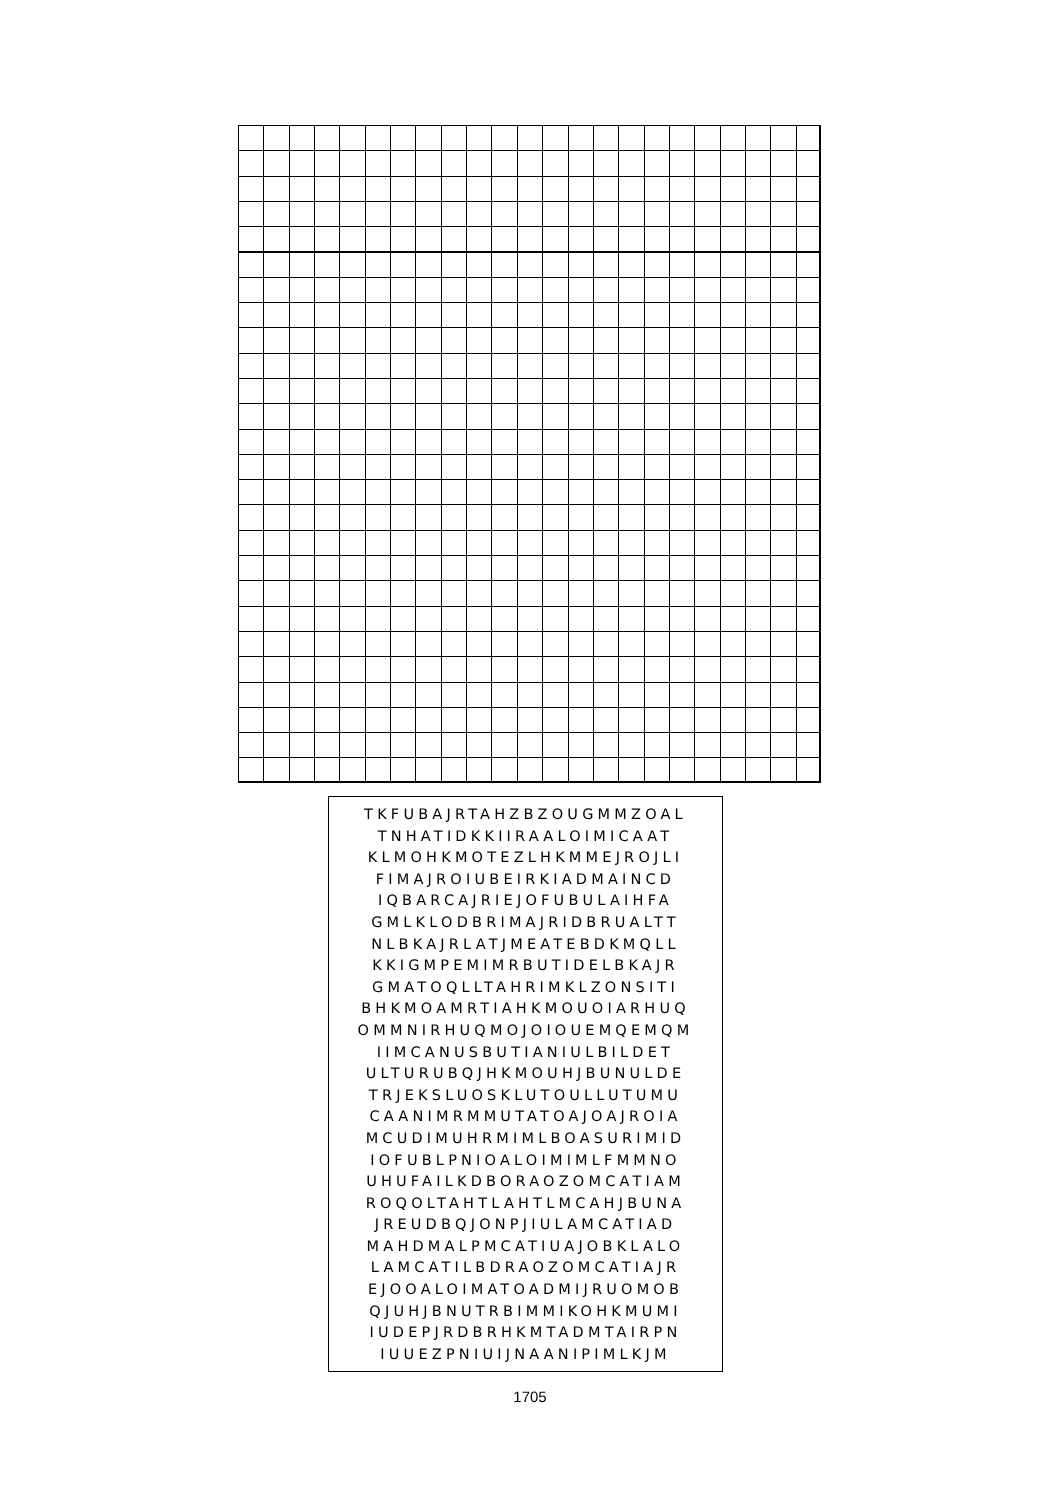TKFUBAJRTAHZBZOUGMMZOAL
TNHATIDKKIIRAALOIMICAAT
KLMOHKMOTEZLHKMMEJROJLI
FIMAJROIUBEIRKIADMAINCD
IQBARCAJRIEJOFUBULAIHFA
GMLKLODBRIMAJRIDBRUALTT
NLBKAJRLATJMEATEBDKMQLL
KKIGMPEMIMRBUTIDELBKAJR
GMATOQLLTAHRIMKLZONSITI
BHKMOAMRTIAHKMOUOIARHUQ
OMMNIRHUQMOJOIOUEMQEMQM
IIMCANUSBUTIANIULBILDET
ULTURUBQJHKMOUHJBUNULDE
TRJEKSLUOSKLUTOULLUTUMU
CAANIMRMMUTATOAJOAJROIA
MCUDIMUHRMIMLBOASURIMID
IOFUBLPNIOALOIMIMLFMMNO
UHUFAILKDBORAOZOMCATIAM
ROQOLTAHTLAHTLMCAHJBUNA
JREUDBQJONPJIULAMCATIAD
MAHDMALPMCATIUAJOBKLALO
LAMCATILBDRAOZOMCATIAJR
EJOOALOIMATOADMIJRUOMOB
QJUHJBNUTRBIMMIKOHKMUMI
IUDEPJRDBRHKMTADMTAIRPN
IUUEZPNIUIJNAANIPIMLKJM
1705